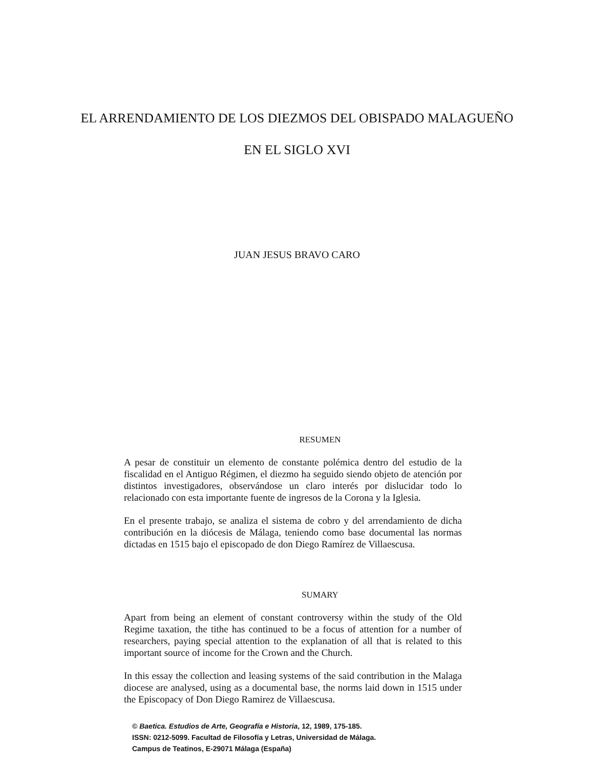EL ARRENDAMIENTO DE LOS DIEZMOS DEL OBISPADO MALAGUEÑO
EN EL SIGLO XVI
JUAN JESUS BRAVO CARO
RESUMEN
A pesar de constituir un elemento de constante polémica dentro del estudio de la fiscalidad en el Antiguo Régimen, el diezmo ha seguido siendo objeto de atención por distintos investigadores, observándose un claro interés por dislucidar todo lo relacionado con esta importante fuente de ingresos de la Corona y la Iglesia.
En el presente trabajo, se analiza el sistema de cobro y del arrendamiento de dicha contribución en la diócesis de Málaga, teniendo como base documental las normas dictadas en 1515 bajo el episcopado de don Diego Ramírez de Villaescusa.
SUMARY
Apart from being an element of constant controversy within the study of the Old Regime taxation, the tithe has continued to be a focus of attention for a number of researchers, paying special attention to the explanation of all that is related to this important source of income for the Crown and the Church.
In this essay the collection and leasing systems of the said contribution in the Malaga diocese are analysed, using as a documental base, the norms laid down in 1515 under the Episcopacy of Don Diego Ramirez de Villaescusa.
© Baetica. Estudios de Arte, Geografía e Historia, 12, 1989, 175-185.
ISSN: 0212-5099. Facultad de Filosofía y Letras, Universidad de Málaga.
Campus de Teatinos, E-29071 Málaga (España)